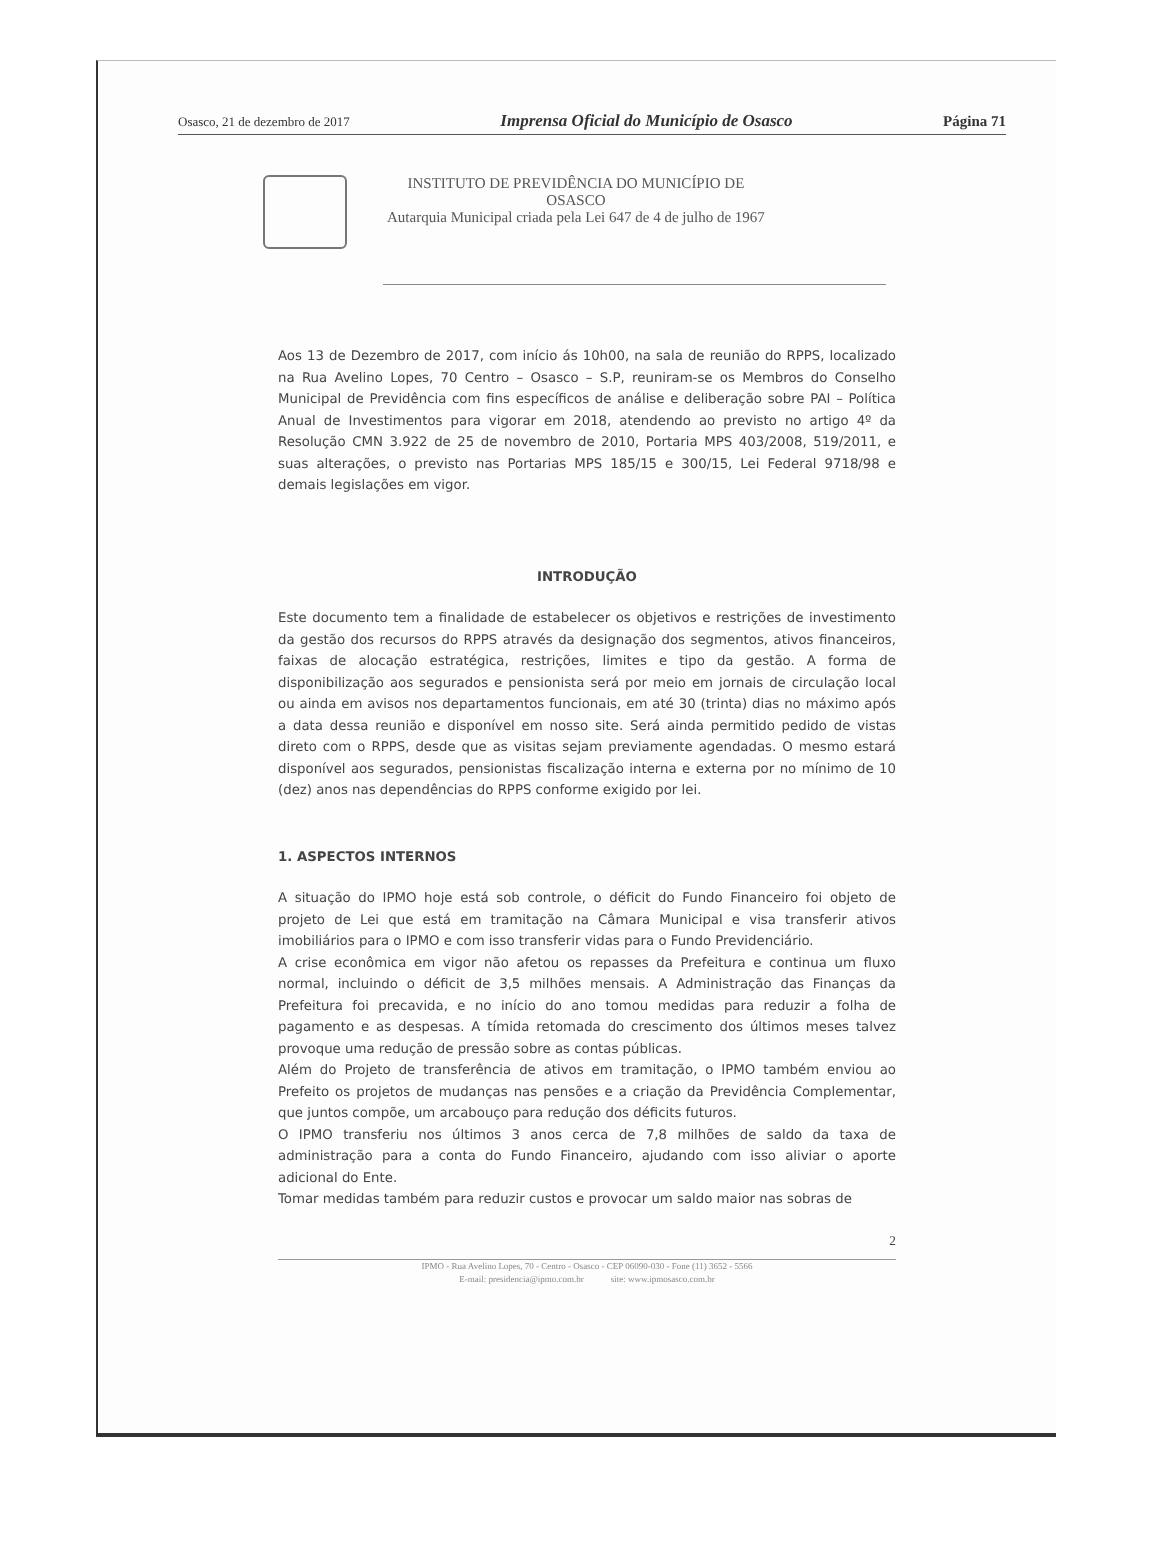Osasco, 21 de dezembro de 2017 Imprensa Oficial do Município de Osasco Página 71
INSTITUTO DE PREVIDÊNCIA DO MUNICÍPIO DE
OSASCO
Autarquia Municipal criada pela Lei 647 de 4 de julho de 1967
Aos 13 de Dezembro de 2017, com início ás 10h00, na sala de reunião do RPPS, localizado na Rua Avelino Lopes, 70 Centro – Osasco – S.P, reuniram-se os Membros do Conselho Municipal de Previdência com fins específicos de análise e deliberação sobre PAI – Política Anual de Investimentos para vigorar em 2018, atendendo ao previsto no artigo 4º da Resolução CMN 3.922 de 25 de novembro de 2010, Portaria MPS 403/2008, 519/2011, e suas alterações, o previsto nas Portarias MPS 185/15 e 300/15, Lei Federal 9718/98 e demais legislações em vigor.
INTRODUÇÃO
Este documento tem a finalidade de estabelecer os objetivos e restrições de investimento da gestão dos recursos do RPPS através da designação dos segmentos, ativos financeiros, faixas de alocação estratégica, restrições, limites e tipo da gestão. A forma de disponibilização aos segurados e pensionista será por meio em jornais de circulação local ou ainda em avisos nos departamentos funcionais, em até 30 (trinta) dias no máximo após a data dessa reunião e disponível em nosso site. Será ainda permitido pedido de vistas direto com o RPPS, desde que as visitas sejam previamente agendadas. O mesmo estará disponível aos segurados, pensionistas fiscalização interna e externa por no mínimo de 10 (dez) anos nas dependências do RPPS conforme exigido por lei.
1. ASPECTOS INTERNOS
A situação do IPMO hoje está sob controle, o déficit do Fundo Financeiro foi objeto de projeto de Lei que está em tramitação na Câmara Municipal e visa transferir ativos imobiliários para o IPMO e com isso transferir vidas para o Fundo Previdenciário.
A crise econômica em vigor não afetou os repasses da Prefeitura e continua um fluxo normal, incluindo o déficit de 3,5 milhões mensais. A Administração das Finanças da Prefeitura foi precavida, e no início do ano tomou medidas para reduzir a folha de pagamento e as despesas. A tímida retomada do crescimento dos últimos meses talvez provoque uma redução de pressão sobre as contas públicas.
Além do Projeto de transferência de ativos em tramitação, o IPMO também enviou ao Prefeito os projetos de mudanças nas pensões e a criação da Previdência Complementar, que juntos compõe, um arcabouço para redução dos déficits futuros.
O IPMO transferiu nos últimos 3 anos cerca de 7,8 milhões de saldo da taxa de administração para a conta do Fundo Financeiro, ajudando com isso aliviar o aporte adicional do Ente.
Tomar medidas também para reduzir custos e provocar um saldo maior nas sobras de
2
IPMO - Rua Avelino Lopes, 70 - Centro - Osasco - CEP 06090-030 - Fone (11) 3652 - 5566
E-mail: presidencia@ipmo.com.br site: www.ipmosasco.com.br